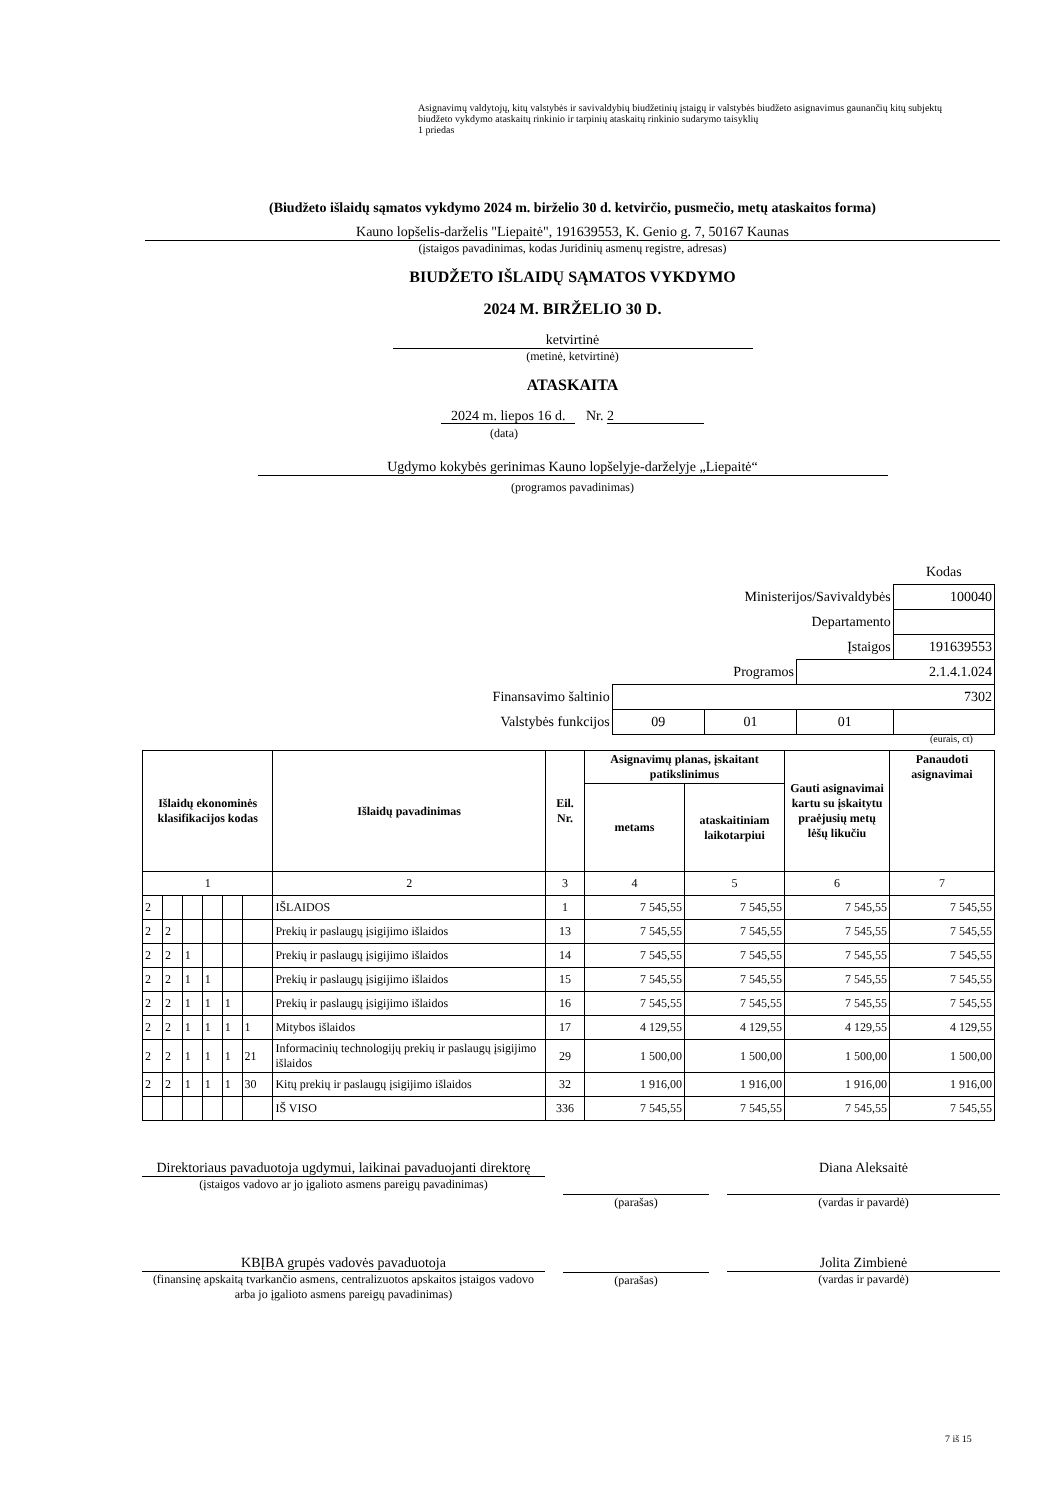Asignavimų valdytojų, kitų valstybės ir savivaldybių biudžetinių įstaigų ir valstybės biudžeto asignavimus gaunančių kitų subjektų biudžeto vykdymo ataskaitų rinkinio ir tarpinių ataskaitų rinkinio sudarymo taisyklių
1 priedas
(Biudžeto išlaidų sąmatos vykdymo 2024 m. birželio 30 d. ketvirčio, pusmečio, metų ataskaitos forma)
Kauno lopšelis-darželis "Liepaitė", 191639553, K. Genio g. 7, 50167 Kaunas
(įstaigos pavadinimas, kodas Juridinių asmenų registre, adresas)
BIUDŽETO IŠLAIDŲ SĄMATOS VYKDYMO
2024 M. BIRŽELIO 30 D.
ketvirtinė
(metinė, ketvirtinė)
ATASKAITA
2024 m. liepos 16 d. Nr. 2
(data)
Ugdymo kokybės gerinimas Kauno lopšelyje-darželyje „Liepaitė“
(programos pavadinimas)
| | | | | Kodas |
| Ministerijos/Savivaldybės | | | | 100040 |
| Departamento | | | | |
| Įstaigos | | | | 191639553 |
| Programos | | | 2.1.4.1.024 | |
| Finansavimo šaltinio | 7302 | | | |
| Valstybės funkcijos | 09 | 01 | 01 | |
(eurais, ct)
| Išlaidų ekonominės klasifikacijos kodas | | | | | | Išlaidų pavadinimas | Eil. Nr. | Asignavimų planas, įskaitant patikslinimus | | Gauti asignavimai kartu su įskaitytu praėjusių metų lėšų likučiu | Panaudoti asignavimai |
| --- | --- | --- | --- | --- | --- | --- | --- | --- | --- | --- | --- |
| | | | | | | | | metams | ataskaitiniam laikotarpiui | | |
| 1 | | | | | | 2 | 3 | 4 | 5 | 6 | 7 |
| 2 | | | | | | IŠLAIDOS | 1 | 7 545,55 | 7 545,55 | 7 545,55 | 7 545,55 |
| 2 | 2 | | | | | Prekių ir paslaugų įsigijimo išlaidos | 13 | 7 545,55 | 7 545,55 | 7 545,55 | 7 545,55 |
| 2 | 2 | 1 | | | | Prekių ir paslaugų įsigijimo išlaidos | 14 | 7 545,55 | 7 545,55 | 7 545,55 | 7 545,55 |
| 2 | 2 | 1 | 1 | | | Prekių ir paslaugų įsigijimo išlaidos | 15 | 7 545,55 | 7 545,55 | 7 545,55 | 7 545,55 |
| 2 | 2 | 1 | 1 | 1 | | Prekių ir paslaugų įsigijimo išlaidos | 16 | 7 545,55 | 7 545,55 | 7 545,55 | 7 545,55 |
| 2 | 2 | 1 | 1 | 1 | 1 | Mitybos išlaidos | 17 | 4 129,55 | 4 129,55 | 4 129,55 | 4 129,55 |
| 2 | 2 | 1 | 1 | 1 | 21 | Informacinių technologijų prekių ir paslaugų įsigijimo išlaidos | 29 | 1 500,00 | 1 500,00 | 1 500,00 | 1 500,00 |
| 2 | 2 | 1 | 1 | 1 | 30 | Kitų prekių ir paslaugų įsigijimo išlaidos | 32 | 1 916,00 | 1 916,00 | 1 916,00 | 1 916,00 |
| | | | | | | IŠ VISO | 336 | 7 545,55 | 7 545,55 | 7 545,55 | 7 545,55 |
Direktoriaus pavaduotoja ugdymui, laikinai pavaduojanti direktorę
(įstaigos vadovo ar jo įgalioto asmens pareigų pavadinimas)
(parašas)
Diana Aleksaitė
(vardas ir pavardė)
KBĮBA grupės vadovės pavaduotoja
(finansinę apskaitą tvarkančio asmens, centralizuotos apskaitos įstaigos vadovo arba jo įgalioto asmens pareigų pavadinimas)
(parašas)
Jolita Zimbienė
(vardas ir pavardė)
7 iš 15